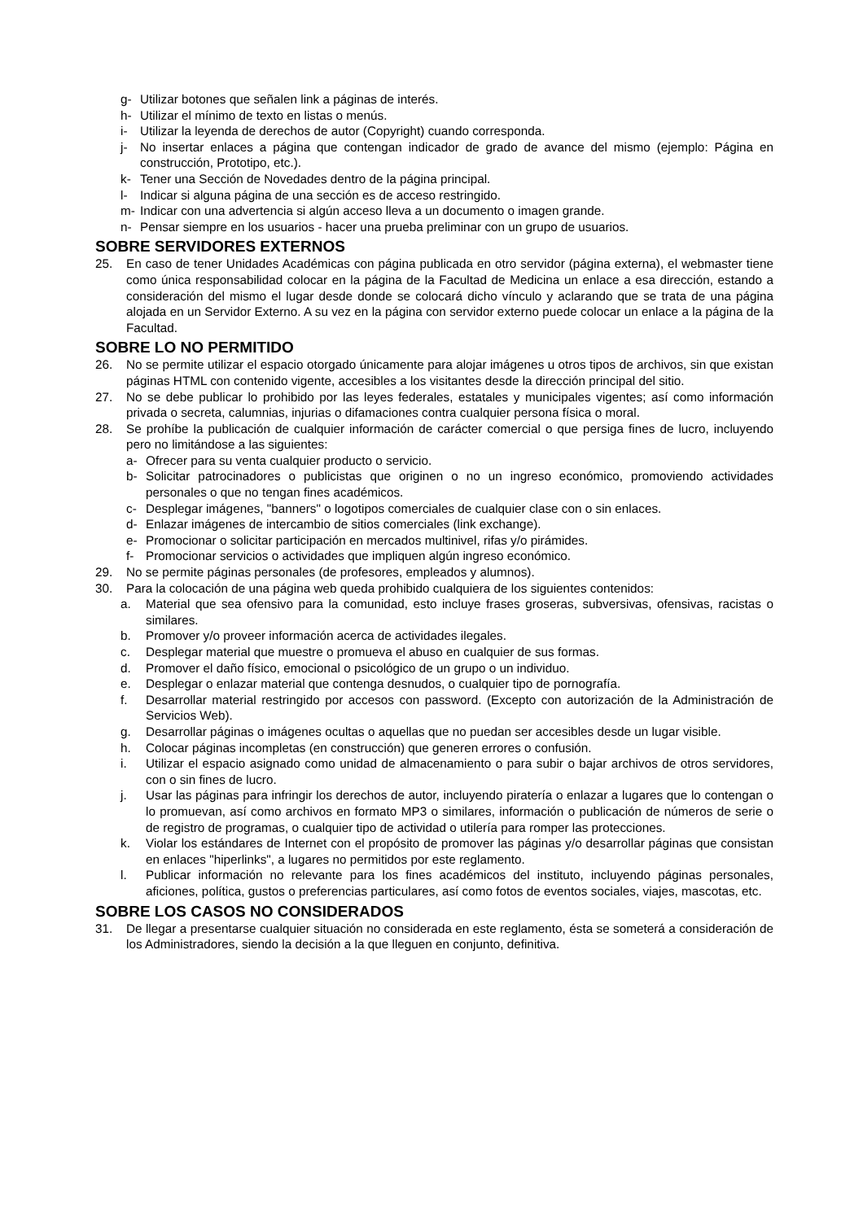g- Utilizar botones que señalen link a páginas de interés.
h- Utilizar el mínimo de texto en listas o menús.
i- Utilizar la leyenda de derechos de autor (Copyright) cuando corresponda.
j- No insertar enlaces a página que contengan indicador de grado de avance del mismo (ejemplo: Página en construcción, Prototipo, etc.).
k- Tener una Sección de Novedades dentro de la página principal.
l- Indicar si alguna página de una sección es de acceso restringido.
m- Indicar con una advertencia si algún acceso lleva a un documento o imagen grande.
n- Pensar siempre en los usuarios - hacer una prueba preliminar con un grupo de usuarios.
SOBRE SERVIDORES EXTERNOS
25. En caso de tener Unidades Académicas con página publicada en otro servidor (página externa), el webmaster tiene como única responsabilidad colocar en la página de la Facultad de Medicina un enlace a esa dirección, estando a consideración del mismo el lugar desde donde se colocará dicho vínculo y aclarando que se trata de una página alojada en un Servidor Externo. A su vez en la página con servidor externo puede colocar un enlace a la página de la Facultad.
SOBRE LO NO PERMITIDO
26. No se permite utilizar el espacio otorgado únicamente para alojar imágenes u otros tipos de archivos, sin que existan páginas HTML con contenido vigente, accesibles a los visitantes desde la dirección principal del sitio.
27. No se debe publicar lo prohibido por las leyes federales, estatales y municipales vigentes; así como información privada o secreta, calumnias, injurias o difamaciones contra cualquier persona física o moral.
28. Se prohíbe la publicación de cualquier información de carácter comercial o que persiga fines de lucro, incluyendo pero no limitándose a las siguientes:
a- Ofrecer para su venta cualquier producto o servicio.
b- Solicitar patrocinadores o publicistas que originen o no un ingreso económico, promoviendo actividades personales o que no tengan fines académicos.
c- Desplegar imágenes, "banners" o logotipos comerciales de cualquier clase con o sin enlaces.
d- Enlazar imágenes de intercambio de sitios comerciales (link exchange).
e- Promocionar o solicitar participación en mercados multinivel, rifas y/o pirámides.
f- Promocionar servicios o actividades que impliquen algún ingreso económico.
29. No se permite páginas personales (de profesores, empleados y alumnos).
30. Para la colocación de una página web queda prohibido cualquiera de los siguientes contenidos:
a. Material que sea ofensivo para la comunidad, esto incluye frases groseras, subversivas, ofensivas, racistas o similares.
b. Promover y/o proveer información acerca de actividades ilegales.
c. Desplegar material que muestre o promueva el abuso en cualquier de sus formas.
d. Promover el daño físico, emocional o psicológico de un grupo o un individuo.
e. Desplegar o enlazar material que contenga desnudos, o cualquier tipo de pornografía.
f. Desarrollar material restringido por accesos con password. (Excepto con autorización de la Administración de Servicios Web).
g. Desarrollar páginas o imágenes ocultas o aquellas que no puedan ser accesibles desde un lugar visible.
h. Colocar páginas incompletas (en construcción) que generen errores o confusión.
i. Utilizar el espacio asignado como unidad de almacenamiento o para subir o bajar archivos de otros servidores, con o sin fines de lucro.
j. Usar las páginas para infringir los derechos de autor, incluyendo piratería o enlazar a lugares que lo contengan o lo promuevan, así como archivos en formato MP3 o similares, información o publicación de números de serie o de registro de programas, o cualquier tipo de actividad o utilería para romper las protecciones.
k. Violar los estándares de Internet con el propósito de promover las páginas y/o desarrollar páginas que consistan en enlaces "hiperlinks", a lugares no permitidos por este reglamento.
l. Publicar información no relevante para los fines académicos del instituto, incluyendo páginas personales, aficiones, política, gustos o preferencias particulares, así como fotos de eventos sociales, viajes, mascotas, etc.
SOBRE LOS CASOS NO CONSIDERADOS
31. De llegar a presentarse cualquier situación no considerada en este reglamento, ésta se someterá a consideración de los Administradores, siendo la decisión a la que lleguen en conjunto, definitiva.